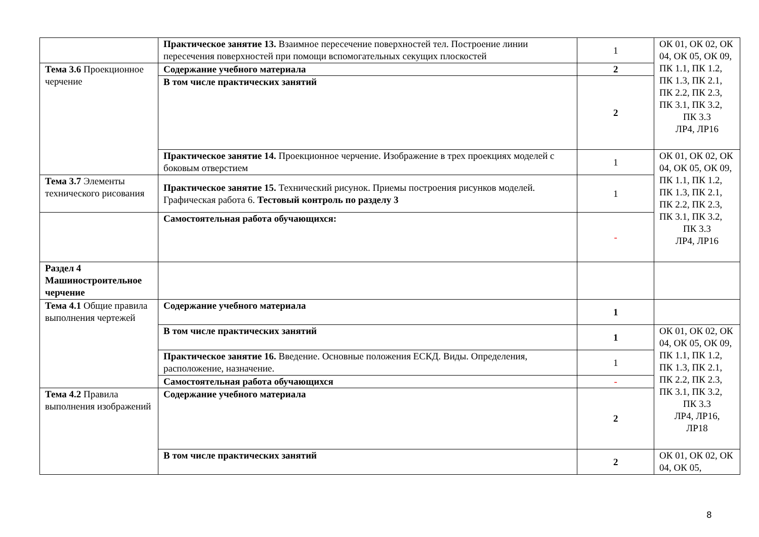| | Практическое занятие 13. Взаимное пересечение поверхностей тел. Построение линии пересечения поверхностей при помощи вспомогательных секущих плоскостей | 1 | ОК 01, ОК 02, ОК 04, ОК 05, ОК 09, ПК 1.1, ПК 1.2, ПК 1.3, ПК 2.1, ПК 2.2, ПК 2.3, ПК 3.1, ПК 3.2, ПК 3.3 ЛР4, ЛР16 |
| Тема 3.6 Проекционное черчение | Содержание учебного материала | 2 | |
| | В том числе практических занятий | 2 | |
| | Практическое занятие 14. Проекционное черчение. Изображение в трех проекциях моделей с боковым отверстием | 1 | ОК 01, ОК 02, ОК 04, ОК 05, ОК 09, ПК 1.1, ПК 1.2, ПК 1.3, ПК 2.1, ПК 2.2, ПК 2.3, ПК 3.1, ПК 3.2, ПК 3.3 ЛР4, ЛР16 |
| Тема 3.7 Элементы технического рисования | Практическое занятие 15. Технический рисунок. Приемы построения рисунков моделей. Графическая работа 6. Тестовый контроль по разделу 3 | 1 | |
| | Самостоятельная работа обучающихся: | - | |
| Раздел 4 Машиностроительное черчение | | | |
| Тема 4.1 Общие правила выполнения чертежей | Содержание учебного материала | 1 | |
| | В том числе практических занятий | 1 | ОК 01, ОК 02, ОК 04, ОК 05, ОК 09, ПК 1.1, ПК 1.2, ПК 1.3, ПК 2.1, ПК 2.2, ПК 2.3, ПК 3.1, ПК 3.2, ПК 3.3 ЛР4, ЛР16, ЛР18 |
| | Практическое занятие 16. Введение. Основные положения ЕСКД. Виды. Определения, расположение, назначение. | 1 | |
| | Самостоятельная работа обучающихся | - | |
| Тема 4.2 Правила выполнения изображений | Содержание учебного материала | 2 | |
| | В том числе практических занятий | 2 | ОК 01, ОК 02, ОК 04, ОК 05, |
8